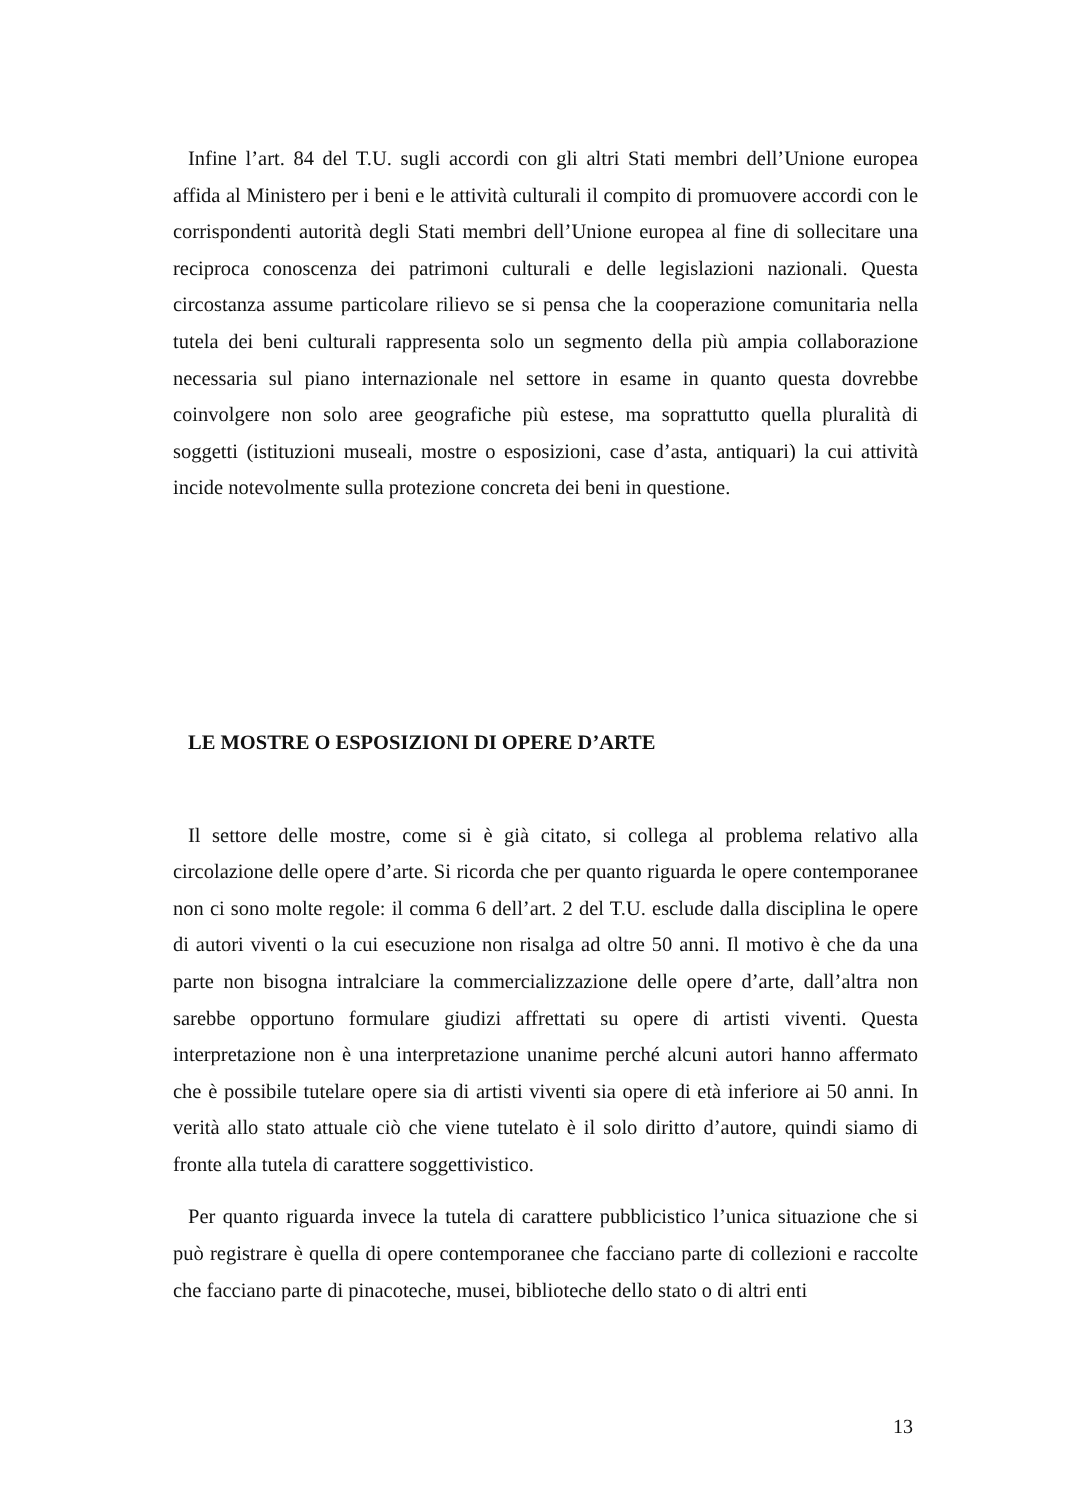Infine l’art. 84 del T.U. sugli accordi con gli altri Stati membri dell’Unione europea affida al Ministero per i beni e le attività culturali il compito di promuovere accordi con le corrispondenti autorità degli Stati membri dell’Unione europea al fine di sollecitare una reciproca conoscenza dei patrimoni culturali e delle legislazioni nazionali. Questa circostanza assume particolare rilievo se si pensa che la cooperazione comunitaria nella tutela dei beni culturali rappresenta solo un segmento della più ampia collaborazione necessaria sul piano internazionale nel settore in esame in quanto questa dovrebbe coinvolgere non solo aree geografiche più estese, ma soprattutto quella pluralità di soggetti (istituzioni museali, mostre o esposizioni, case d’asta, antiquari) la cui attività incide notevolmente sulla protezione concreta dei beni in questione.
LE MOSTRE O ESPOSIZIONI DI OPERE D’ARTE
Il settore delle mostre, come si è già citato, si collega al problema relativo alla circolazione delle opere d’arte. Si ricorda che per quanto riguarda le opere contemporanee non ci sono molte regole: il comma 6 dell’art. 2 del T.U. esclude dalla disciplina le opere di autori viventi o la cui esecuzione non risalga ad oltre 50 anni. Il motivo è che da una parte non bisogna intralciare la commercializzazione delle opere d’arte, dall’altra non sarebbe opportuno formulare giudizi affrettati su opere di artisti viventi. Questa interpretazione non è una interpretazione unanime perché alcuni autori hanno affermato che è possibile tutelare opere sia di artisti viventi sia opere di età inferiore ai 50 anni. In verità allo stato attuale ciò che viene tutelato è il solo diritto d’autore, quindi siamo di fronte alla tutela di carattere soggettivistico.
Per quanto riguarda invece la tutela di carattere pubblicistico l’unica situazione che si può registrare è quella di opere contemporanee che facciano parte di collezioni e raccolte che facciano parte di pinacoteche, musei, biblioteche dello stato o di altri enti
13